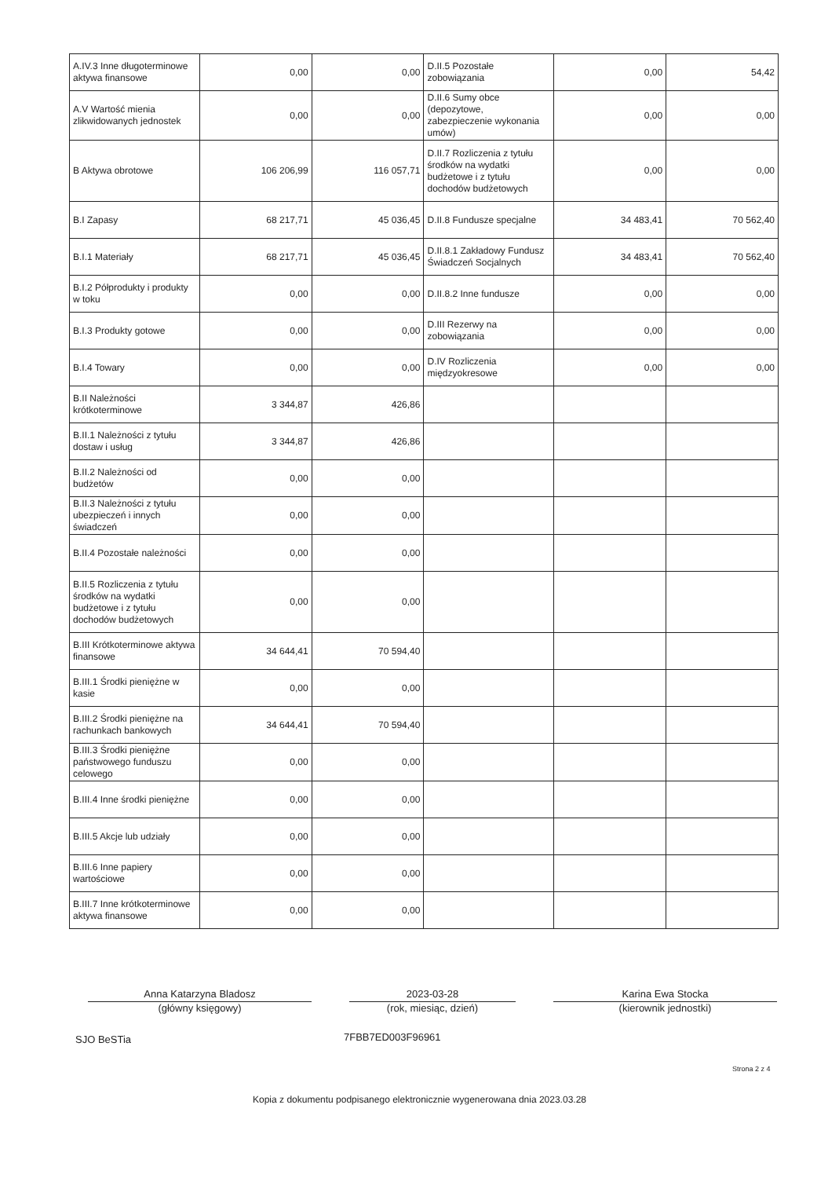| A.IV.3 Inne długoterminowe aktywa finansowe | 0,00 | 0,00 | D.II.5 Pozostałe zobowiązania | 0,00 | 54,42 |
| A.V Wartość mienia zlikwidowanych jednostek | 0,00 | 0,00 | D.II.6 Sumy obce (depozytowe, zabezpieczenie wykonania umów) | 0,00 | 0,00 |
| B Aktywa obrotowe | 106 206,99 | 116 057,71 | D.II.7 Rozliczenia z tytułu środków na wydatki budżetowe i z tytułu dochodów budżetowych | 0,00 | 0,00 |
| B.I Zapasy | 68 217,71 | 45 036,45 | D.II.8 Fundusze specjalne | 34 483,41 | 70 562,40 |
| B.I.1 Materiały | 68 217,71 | 45 036,45 | D.II.8.1 Zakładowy Fundusz Świadczeń Socjalnych | 34 483,41 | 70 562,40 |
| B.I.2 Półprodukty i produkty w toku | 0,00 | 0,00 | D.II.8.2 Inne fundusze | 0,00 | 0,00 |
| B.I.3 Produkty gotowe | 0,00 | 0,00 | D.III Rezerwy na zobowiązania | 0,00 | 0,00 |
| B.I.4 Towary | 0,00 | 0,00 | D.IV Rozliczenia międzyokresowe | 0,00 | 0,00 |
| B.II Należności krótkoterminowe | 3 344,87 | 426,86 | | | |
| B.II.1 Należności z tytułu dostaw i usług | 3 344,87 | 426,86 | | | |
| B.II.2 Należności od budżetów | 0,00 | 0,00 | | | |
| B.II.3 Należności z tytułu ubezpieczeń i innych świadczeń | 0,00 | 0,00 | | | |
| B.II.4 Pozostałe należności | 0,00 | 0,00 | | | |
| B.II.5 Rozliczenia z tytułu środków na wydatki budżetowe i z tytułu dochodów budżetowych | 0,00 | 0,00 | | | |
| B.III Krótkoterminowe aktywa finansowe | 34 644,41 | 70 594,40 | | | |
| B.III.1 Środki pieniężne w kasie | 0,00 | 0,00 | | | |
| B.III.2 Środki pieniężne na rachunkach bankowych | 34 644,41 | 70 594,40 | | | |
| B.III.3 Środki pieniężne państwowego funduszu celowego | 0,00 | 0,00 | | | |
| B.III.4 Inne środki pieniężne | 0,00 | 0,00 | | | |
| B.III.5 Akcje lub udziały | 0,00 | 0,00 | | | |
| B.III.6 Inne papiery wartościowe | 0,00 | 0,00 | | | |
| B.III.7 Inne krótkoterminowe aktywa finansowe | 0,00 | 0,00 | | | |
Anna Katarzyna Bladosz
(główny księgowy)
2023-03-28
(rok, miesiąc, dzień)
Karina Ewa Stocka
(kierownik jednostki)
SJO BeSTia 7FBB7ED003F96961
Strona 2 z 4
Kopia z dokumentu podpisanego elektronicznie wygenerowana dnia 2023.03.28